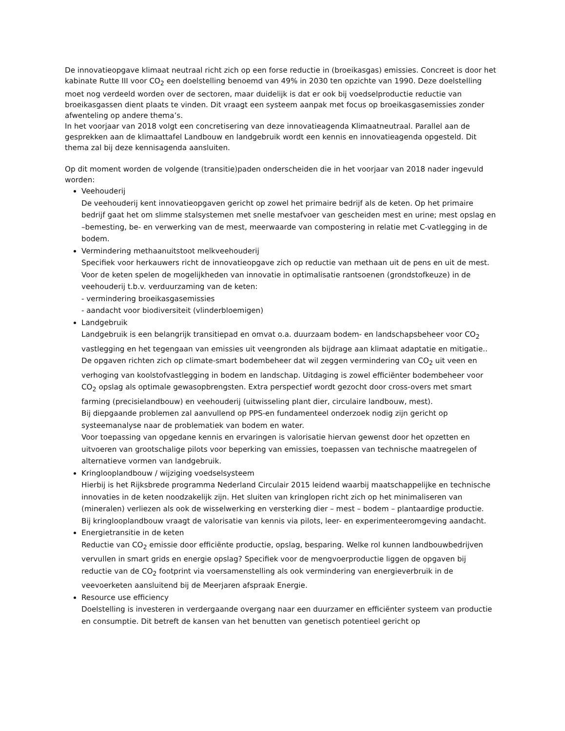De innovatieopgave klimaat neutraal richt zich op een forse reductie in (broeikasgas) emissies. Concreet is door het kabinate Rutte III voor CO<sub>2</sub> een doelstelling benoemd van 49% in 2030 ten opzichte van 1990. Deze doelstelling moet nog verdeeld worden over de sectoren, maar duidelijk is dat er ook bij voedselproductie reductie van broeikasgassen dient plaats te vinden. Dit vraagt een systeem aanpak met focus op broeikasgasemissies zonder afwenteling op andere thema’s.
In het voorjaar van 2018 volgt een concretisering van deze innovatieagenda Klimaatneutraal. Parallel aan de gesprekken aan de klimaattafel Landbouw en landgebruik wordt een kennis en innovatieagenda opgesteld. Dit thema zal bij deze kennisagenda aansluiten.
Op dit moment worden de volgende (transitie)paden onderscheiden die in het voorjaar van 2018 nader ingevuld worden:
Veehouderij
De veehouderij kent innovatieopgaven gericht op zowel het primaire bedrijf als de keten. Op het primaire bedrijf gaat het om slimme stalsystemen met snelle mestafvoer van gescheiden mest en urine; mest opslag en –bemesting, be- en verwerking van de mest, meerwaarde van compostering in relatie met C-vatlegging in de bodem.
Vermindering methaanuitstoot melkveehouderij
Specifiek voor herkauwers richt de innovatieopgave zich op reductie van methaan uit de pens en uit de mest. Voor de keten spelen de mogelijkheden van innovatie in optimalisatie rantsoenen (grondstofkeuze) in de veehouderij t.b.v. verduurzaming van de keten:
- vermindering broeikasgasemissies
- aandacht voor biodiversiteit (vlinderbloemigen)
Landgebruik
Landgebruik is een belangrijk transitiepad en omvat o.a. duurzaam bodem- en landschapsbeheer voor CO<sub>2</sub> vastlegging en het tegengaan van emissies uit veengronden als bijdrage aan klimaat adaptatie en mitigatie.. De opgaven richten zich op climate-smart bodembeheer dat wil zeggen vermindering van CO<sub>2</sub> uit veen en verhoging van koolstofvastlegging in bodem en landschap. Uitdaging is zowel efficiënter bodembeheer voor CO<sub>2</sub> opslag als optimale gewasopbrengsten. Extra perspectief wordt gezocht door cross-overs met smart farming (precisielandbouw) en veehouderij (uitwisseling plant dier, circulaire landbouw, mest).
Bij diepgaande problemen zal aanvullend op PPS-en fundamenteel onderzoek nodig zijn gericht op systeemanalyse naar de problematiek van bodem en water.
Voor toepassing van opgedane kennis en ervaringen is valorisatie hiervan gewenst door het opzetten en uitvoeren van grootschalige pilots voor beperking van emissies, toepassen van technische maatregelen of alternatieve vormen van landgebruik.
Kringlooplandbouw / wijziging voedselsysteem
Hierbij is het Rijksbrede programma Nederland Circulair 2015 leidend waarbij maatschappelijke en technische innovaties in de keten noodzakelijk zijn. Het sluiten van kringlopen richt zich op het minimaliseren van (mineralen) verliezen als ook de wisselwerking en versterking dier – mest – bodem – plantaardige productie.
Bij kringlooplandbouw vraagt de valorisatie van kennis via pilots, leer- en experimenteeromgeving aandacht.
Energietransitie in de keten
Reductie van CO<sub>2</sub> emissie door efficiënte productie, opslag, besparing. Welke rol kunnen landbouwbedrijven vervullen in smart grids en energie opslag? Specifiek voor de mengvoerproductie liggen de opgaven bij reductie van de CO<sub>2</sub> footprint via voersamenstelling als ook vermindering van energieverbruik in de veevoerketen aansluitend bij de Meerjaren afspraak Energie.
Resource use efficiency
Doelstelling is investeren in verdergaande overgang naar een duurzamer en efficiënter systeem van productie en consumptie. Dit betreft de kansen van het benutten van genetisch potentieel gericht op